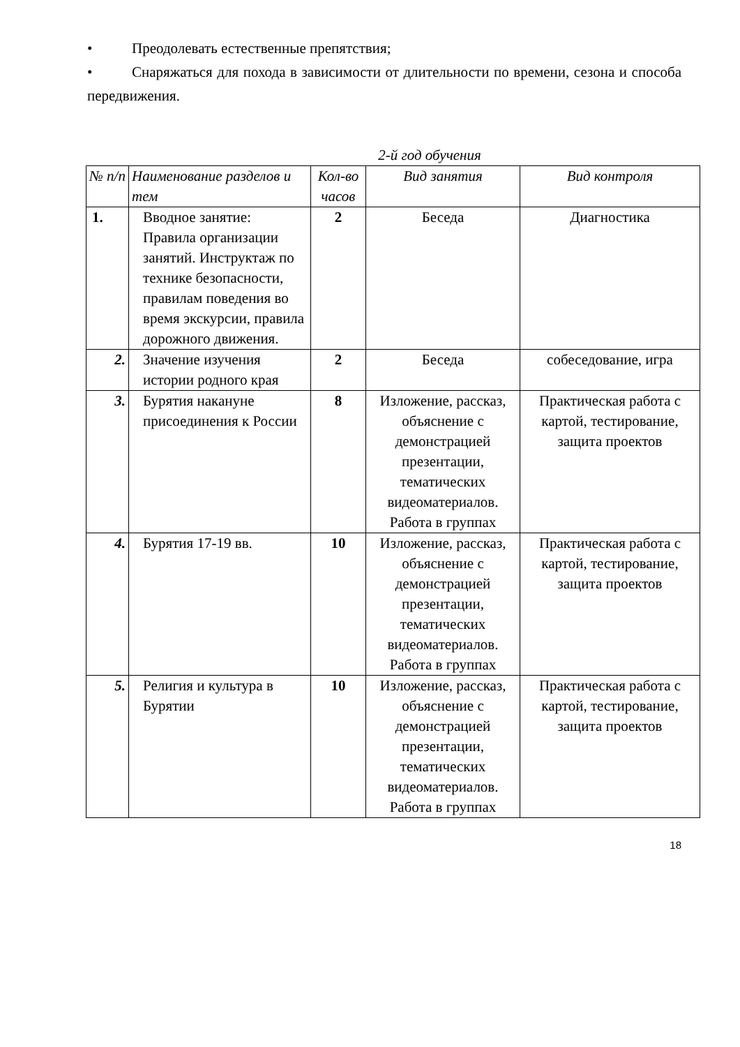• Преодолевать естественные препятствия;
• Снаряжаться для похода в зависимости от длительности по времени, сезона и способа передвижения.
2-й год обучения
| № п/п | Наименование разделов и тем | Кол-во часов | Вид занятия | Вид контроля |
| --- | --- | --- | --- | --- |
| 1. | Вводное занятие: Правила организации занятий. Инструктаж по технике безопасности, правилам поведения во время экскурсии, правила дорожного движения. | 2 | Беседа | Диагностика |
| 2. | Значение изучения истории родного края | 2 | Беседа | собеседование, игра |
| 3. | Бурятия накануне присоединения к России | 8 | Изложение, рассказ, объяснение с демонстрацией презентации, тематических видеоматериалов. Работа в группах | Практическая работа с картой, тестирование, защита проектов |
| 4. | Бурятия 17-19 вв. | 10 | Изложение, рассказ, объяснение с демонстрацией презентации, тематических видеоматериалов. Работа в группах | Практическая работа с картой, тестирование, защита проектов |
| 5. | Религия и культура в Бурятии | 10 | Изложение, рассказ, объяснение с демонстрацией презентации, тематических видеоматериалов. Работа в группах | Практическая работа с картой, тестирование, защита проектов |
18